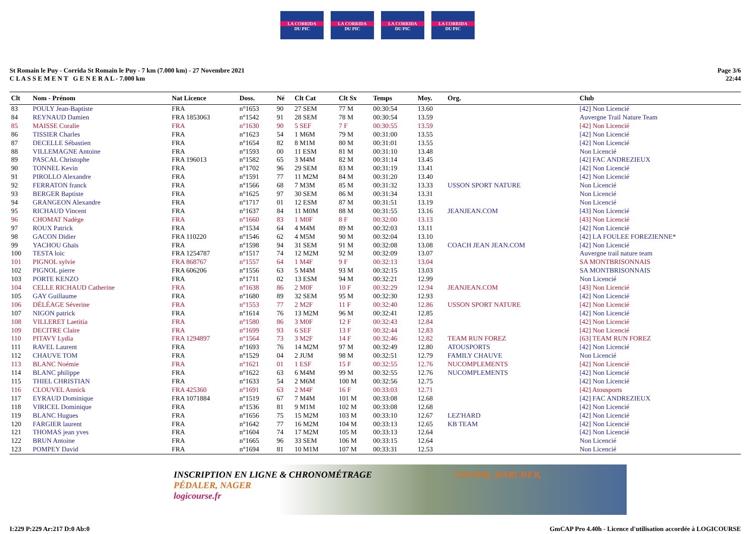LA CORRIDA
DU PIC
LA CORRIDA
DU PIC
LA CORRIDA
DU PIC
LA CORRIDA
DU PIC
St Romain le Puy - Corrida St Romain le Puy - 7 km (7.000 km) - 27 Novembre 2021
C L A S S E M E N T G E N E R A L - 7.000 km
Page 3/6
22:44
| Clt | Nom - Prénom | Nat Licence | Doss. | Né | Clt Cat | Clt Sx | Temps | Moy. | Org. | Club |
| --- | --- | --- | --- | --- | --- | --- | --- | --- | --- | --- |
| 83 | POULY Jean-Baptiste | FRA | n°1653 | 90 | 27 SEM | 77 M | 00:30:54 | 13.60 | | [42] Non Licencié |
| 84 | REYNAUD Damien | FRA 1853063 | n°1542 | 91 | 28 SEM | 78 M | 00:30:54 | 13.59 | | Auvergne Trail Nature Team |
| 85 | MAISSE Coralie | FRA | n°1630 | 90 | 5 SEF | 7 F | 00:30:55 | 13.59 | | [42] Non Licencié |
| 86 | TISSIER Charles | FRA | n°1623 | 54 | 1 M6M | 79 M | 00:31:00 | 13.55 | | [42] Non Licencié |
| 87 | DECELLE Sébastien | FRA | n°1654 | 82 | 8 M1M | 80 M | 00:31:01 | 13.55 | | [42] Non Licencié |
| 88 | VILLEMAGNE Antoine | FRA | n°1593 | 00 | 11 ESM | 81 M | 00:31:10 | 13.48 | | Non Licencié |
| 89 | PASCAL Christophe | FRA 196013 | n°1582 | 65 | 3 M4M | 82 M | 00:31:14 | 13.45 | | [42] FAC ANDREZIEUX |
| 90 | TONNEL Kevin | FRA | n°1702 | 96 | 29 SEM | 83 M | 00:31:19 | 13.41 | | [42] Non Licencié |
| 91 | PIROLLO Alexandre | FRA | n°1591 | 77 | 11 M2M | 84 M | 00:31:20 | 13.40 | | [42] Non Licencié |
| 92 | FERRATON franck | FRA | n°1566 | 68 | 7 M3M | 85 M | 00:31:32 | 13.33 | USSON SPORT NATURE | Non Licencié |
| 93 | BERGER Baptiste | FRA | n°1625 | 97 | 30 SEM | 86 M | 00:31:34 | 13.31 | | Non Licencié |
| 94 | GRANGEON Alexandre | FRA | n°1717 | 01 | 12 ESM | 87 M | 00:31:51 | 13.19 | | Non Licencié |
| 95 | RICHAUD Vincent | FRA | n°1637 | 84 | 11 M0M | 88 M | 00:31:55 | 13.16 | JEANJEAN.COM | [43] Non Licencié |
| 96 | CHOMAT Nadège | FRA | n°1660 | 83 | 1 M0F | 8 F | 00:32:00 | 13.13 | | [43] Non Licencié |
| 97 | ROUX Patrick | FRA | n°1534 | 64 | 4 M4M | 89 M | 00:32:03 | 13.11 | | [42] Non Licencié |
| 98 | GACON Didier | FRA 110220 | n°1546 | 62 | 4 M5M | 90 M | 00:32:04 | 13.10 | | [42] LA FOULEE FOREZIENNE* |
| 99 | YACHOU Ghaïs | FRA | n°1598 | 94 | 31 SEM | 91 M | 00:32:08 | 13.08 | COACH JEAN JEAN.COM | [42] Non Licencié |
| 100 | TESTA loic | FRA 1254787 | n°1517 | 74 | 12 M2M | 92 M | 00:32:09 | 13.07 | | Auvergne trail nature team |
| 101 | PIGNOL sylvie | FRA 868767 | n°1557 | 64 | 1 M4F | 9 F | 00:32:13 | 13.04 | | SA MONTBRISONNAIS |
| 102 | PIGNOL pierre | FRA 606206 | n°1556 | 63 | 5 M4M | 93 M | 00:32:15 | 13.03 | | SA MONTBRISONNAIS |
| 103 | PORTE KENZO | FRA | n°1711 | 02 | 13 ESM | 94 M | 00:32:21 | 12.99 | | Non Licencié |
| 104 | CELLE RICHAUD Catherine | FRA | n°1638 | 86 | 2 M0F | 10 F | 00:32:29 | 12.94 | JEANJEAN.COM | [43] Non Licencié |
| 105 | GAY Guillaume | FRA | n°1680 | 89 | 32 SEM | 95 M | 00:32:30 | 12.93 | | [42] Non Licencié |
| 106 | DÉLÉAGE Séverine | FRA | n°1553 | 77 | 2 M2F | 11 F | 00:32:40 | 12.86 | USSON SPORT NATURE | [42] Non Licencié |
| 107 | NIGON patrick | FRA | n°1614 | 76 | 13 M2M | 96 M | 00:32:41 | 12.85 | | [42] Non Licencié |
| 108 | VILLERET Laetitia | FRA | n°1580 | 86 | 3 M0F | 12 F | 00:32:43 | 12.84 | | [42] Non Licencié |
| 109 | DECITRE Claire | FRA | n°1699 | 93 | 6 SEF | 13 F | 00:32:44 | 12.83 | | [42] Non Licencié |
| 110 | PITAVY Lydia | FRA 1294897 | n°1564 | 73 | 3 M2F | 14 F | 00:32:46 | 12.82 | TEAM RUN FOREZ | [63] TEAM RUN FOREZ |
| 111 | RAVEL Laurent | FRA | n°1693 | 76 | 14 M2M | 97 M | 00:32:49 | 12.80 | ATOUSPORTS | [42] Non Licencié |
| 112 | CHAUVE TOM | FRA | n°1529 | 04 | 2 JUM | 98 M | 00:32:51 | 12.79 | FAMILY CHAUVE | Non Licencié |
| 113 | BLANC Noémie | FRA | n°1621 | 01 | 1 ESF | 15 F | 00:32:55 | 12.76 | NUCOMPLEMENTS | [42] Non Licencié |
| 114 | BLANC philippe | FRA | n°1622 | 63 | 6 M4M | 99 M | 00:32:55 | 12.76 | NUCOMPLEMENTS | [42] Non Licencié |
| 115 | THIEL CHRISTIAN | FRA | n°1633 | 54 | 2 M6M | 100 M | 00:32:56 | 12.75 | | [42] Non Licencié |
| 116 | CLOUVEL Annick | FRA 425360 | n°1691 | 63 | 2 M4F | 16 F | 00:33:03 | 12.71 | | [42] Atousports |
| 117 | EYRAUD Dominique | FRA 1071884 | n°1519 | 67 | 7 M4M | 101 M | 00:33:08 | 12.68 | | [42] FAC ANDREZIEUX |
| 118 | VIRICEL Dominique | FRA | n°1536 | 81 | 9 M1M | 102 M | 00:33:08 | 12.68 | | [42] Non Licencié |
| 119 | BLANC Hugues | FRA | n°1656 | 75 | 15 M2M | 103 M | 00:33:10 | 12.67 | LEZ'HARD | [42] Non Licencié |
| 120 | FARGIER laurent | FRA | n°1642 | 77 | 16 M2M | 104 M | 00:33:13 | 12.65 | KB TEAM | [42] Non Licencié |
| 121 | THOMAS jean yves | FRA | n°1604 | 74 | 17 M2M | 105 M | 00:33:13 | 12.64 | | [42] Non Licencié |
| 122 | BRUN Antoine | FRA | n°1665 | 96 | 33 SEM | 106 M | 00:33:15 | 12.64 | | Non Licencié |
| 123 | POMPEY David | FRA | n°1694 | 81 | 10 M1M | 107 M | 00:33:31 | 12.53 | | Non Licencié |
INSCRIPTION EN LIGNE & CHRONOMÉTRAGE COURIR, MARCHER, PÉDALER, NAGER
logicourse.fr
I:229 P:229 Ar:217 D:0 Ab:0 GmCAP Pro 4.40h - Licence d'utilisation accordée à LOGICOURSE